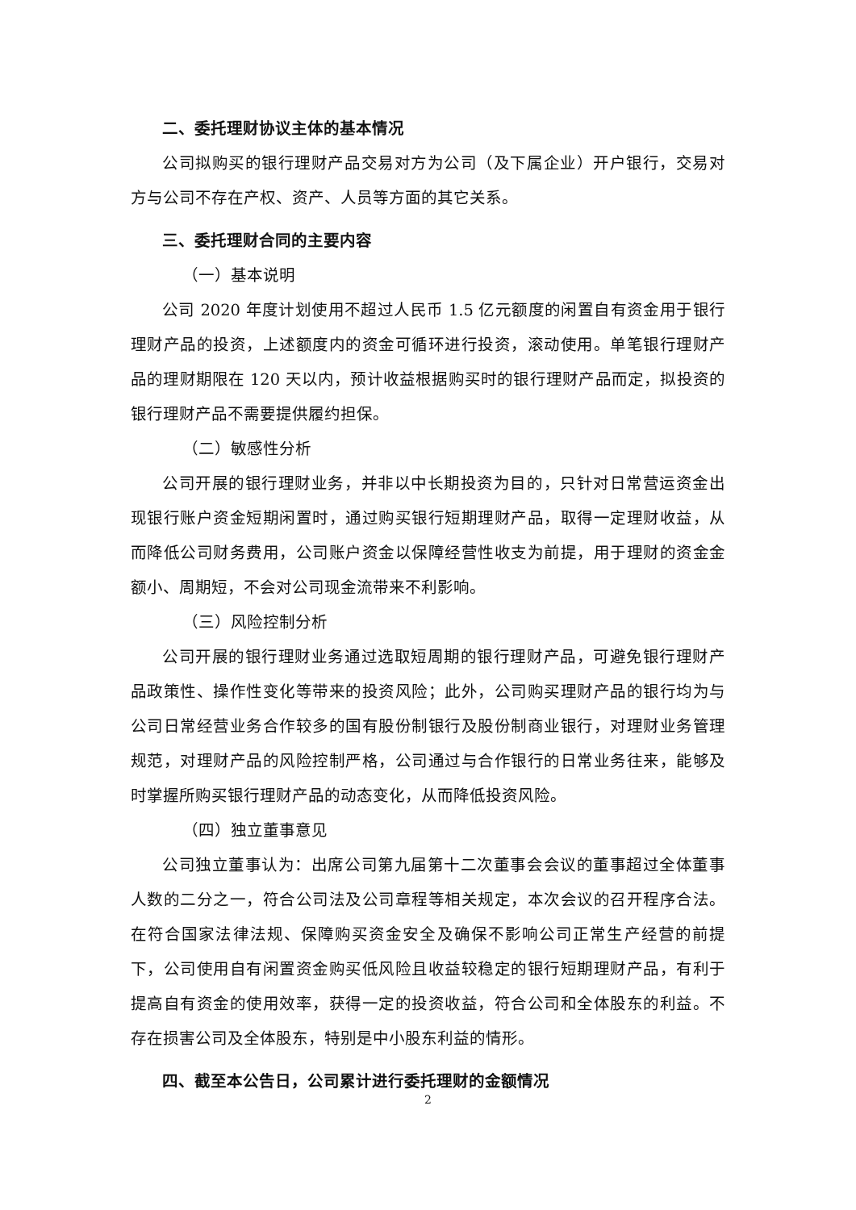二、委托理财协议主体的基本情况
公司拟购买的银行理财产品交易对方为公司（及下属企业）开户银行，交易对方与公司不存在产权、资产、人员等方面的其它关系。
三、委托理财合同的主要内容
（一）基本说明
公司 2020 年度计划使用不超过人民币 1.5 亿元额度的闲置自有资金用于银行理财产品的投资，上述额度内的资金可循环进行投资，滚动使用。单笔银行理财产品的理财期限在 120 天以内，预计收益根据购买时的银行理财产品而定，拟投资的银行理财产品不需要提供履约担保。
（二）敏感性分析
公司开展的银行理财业务，并非以中长期投资为目的，只针对日常营运资金出现银行账户资金短期闲置时，通过购买银行短期理财产品，取得一定理财收益，从而降低公司财务费用，公司账户资金以保障经营性收支为前提，用于理财的资金金额小、周期短，不会对公司现金流带来不利影响。
（三）风险控制分析
公司开展的银行理财业务通过选取短周期的银行理财产品，可避免银行理财产品政策性、操作性变化等带来的投资风险；此外，公司购买理财产品的银行均为与公司日常经营业务合作较多的国有股份制银行及股份制商业银行，对理财业务管理规范，对理财产品的风险控制严格，公司通过与合作银行的日常业务往来，能够及时掌握所购买银行理财产品的动态变化，从而降低投资风险。
（四）独立董事意见
公司独立董事认为：出席公司第九届第十二次董事会会议的董事超过全体董事人数的二分之一，符合公司法及公司章程等相关规定，本次会议的召开程序合法。在符合国家法律法规、保障购买资金安全及确保不影响公司正常生产经营的前提下，公司使用自有闲置资金购买低风险且收益较稳定的银行短期理财产品，有利于提高自有资金的使用效率，获得一定的投资收益，符合公司和全体股东的利益。不存在损害公司及全体股东，特别是中小股东利益的情形。
四、截至本公告日，公司累计进行委托理财的金额情况
2